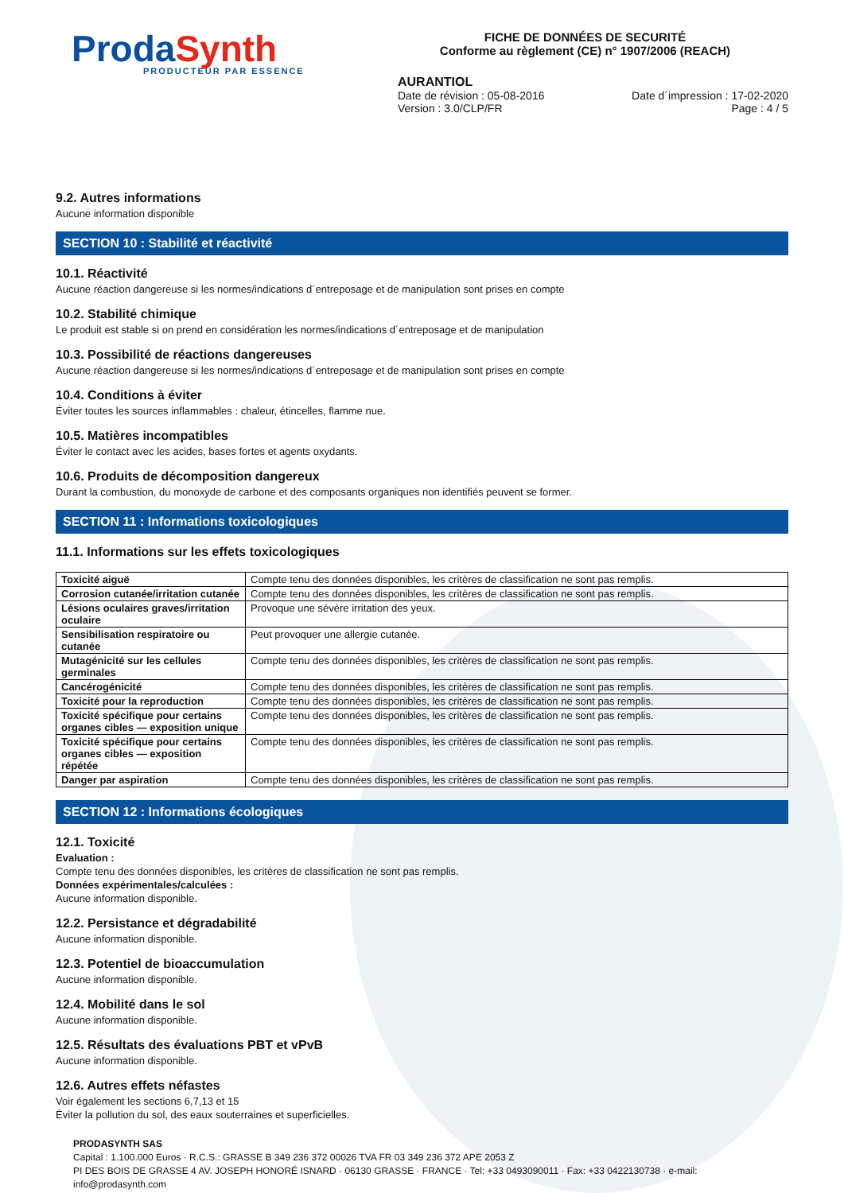Prod aSynth
PRODUCTEUR PAR ESSENCE
FICHE DE DONNÉES DE SECURITÉ
Conforme au règlement (CE) n° 1907/2006 (REACH)
AURANTIOL
Date de révision : 05-08-2016 Date d´impression : 17-02-2020
Version : 3.0/CLP/FR Page : 4 / 5
9.2. Autres informations
Aucune information disponible
SECTION 10 : Stabilité et réactivité
10.1. Réactivité
Aucune réaction dangereuse si les normes/indications d´entreposage et de manipulation sont prises en compte
10.2. Stabilité chimique
Le produit est stable si on prend en considération les normes/indications d´entreposage et de manipulation
10.3. Possibilité de réactions dangereuses
Aucune réaction dangereuse si les normes/indications d´entreposage et de manipulation sont prises en compte
10.4. Conditions à éviter
Éviter toutes les sources inflammables : chaleur, étincelles, flamme nue.
10.5. Matières incompatibles
Éviter le contact avec les acides, bases fortes et agents oxydants.
10.6. Produits de décomposition dangereux
Durant la combustion, du monoxyde de carbone et des composants organiques non identifiés peuvent se former.
SECTION 11 : Informations toxicologiques
11.1. Informations sur les effets toxicologiques
| Toxicité aiguë | Compte tenu des données disponibles, les critères de classification ne sont pas remplis. |
| Corrosion cutanée/irritation cutanée | Compte tenu des données disponibles, les critères de classification ne sont pas remplis. |
| Lésions oculaires graves/irritation oculaire | Provoque une sévère irritation des yeux. |
| Sensibilisation respiratoire ou cutanée | Peut provoquer une allergie cutanée. |
| Mutagénicité sur les cellules germinales | Compte tenu des données disponibles, les critères de classification ne sont pas remplis. |
| Cancérogénicité | Compte tenu des données disponibles, les critères de classification ne sont pas remplis. |
| Toxicité pour la reproduction | Compte tenu des données disponibles, les critères de classification ne sont pas remplis. |
| Toxicité spécifique pour certains organes cibles — exposition unique | Compte tenu des données disponibles, les critères de classification ne sont pas remplis. |
| Toxicité spécifique pour certains organes cibles — exposition répétée | Compte tenu des données disponibles, les critères de classification ne sont pas remplis. |
| Danger par aspiration | Compte tenu des données disponibles, les critères de classification ne sont pas remplis. |
SECTION 12 : Informations écologiques
12.1. Toxicité
Evaluation :
Compte tenu des données disponibles, les critères de classification ne sont pas remplis.
Données expérimentales/calculées :
Aucune information disponible.
12.2. Persistance et dégradabilité
Aucune information disponible.
12.3. Potentiel de bioaccumulation
Aucune information disponible.
12.4. Mobilité dans le sol
Aucune information disponible.
12.5. Résultats des évaluations PBT et vPvB
Aucune information disponible.
12.6. Autres effets néfastes
Voir également les sections 6,7,13 et 15
Éviter la pollution du sol, des eaux souterraines et superficielles.
PRODASYNTH SAS
Capital : 1.100.000 Euros · R.C.S.: GRASSE B 349 236 372 00026 TVA FR 03 349 236 372 APE 2053 Z
PI DES BOIS DE GRASSE 4 AV. JOSEPH HONORÉ ISNARD · 06130 GRASSE · FRANCE · Tel: +33 0493090011 · Fax: +33 0422130738 · e-mail: info@prodasynth.com